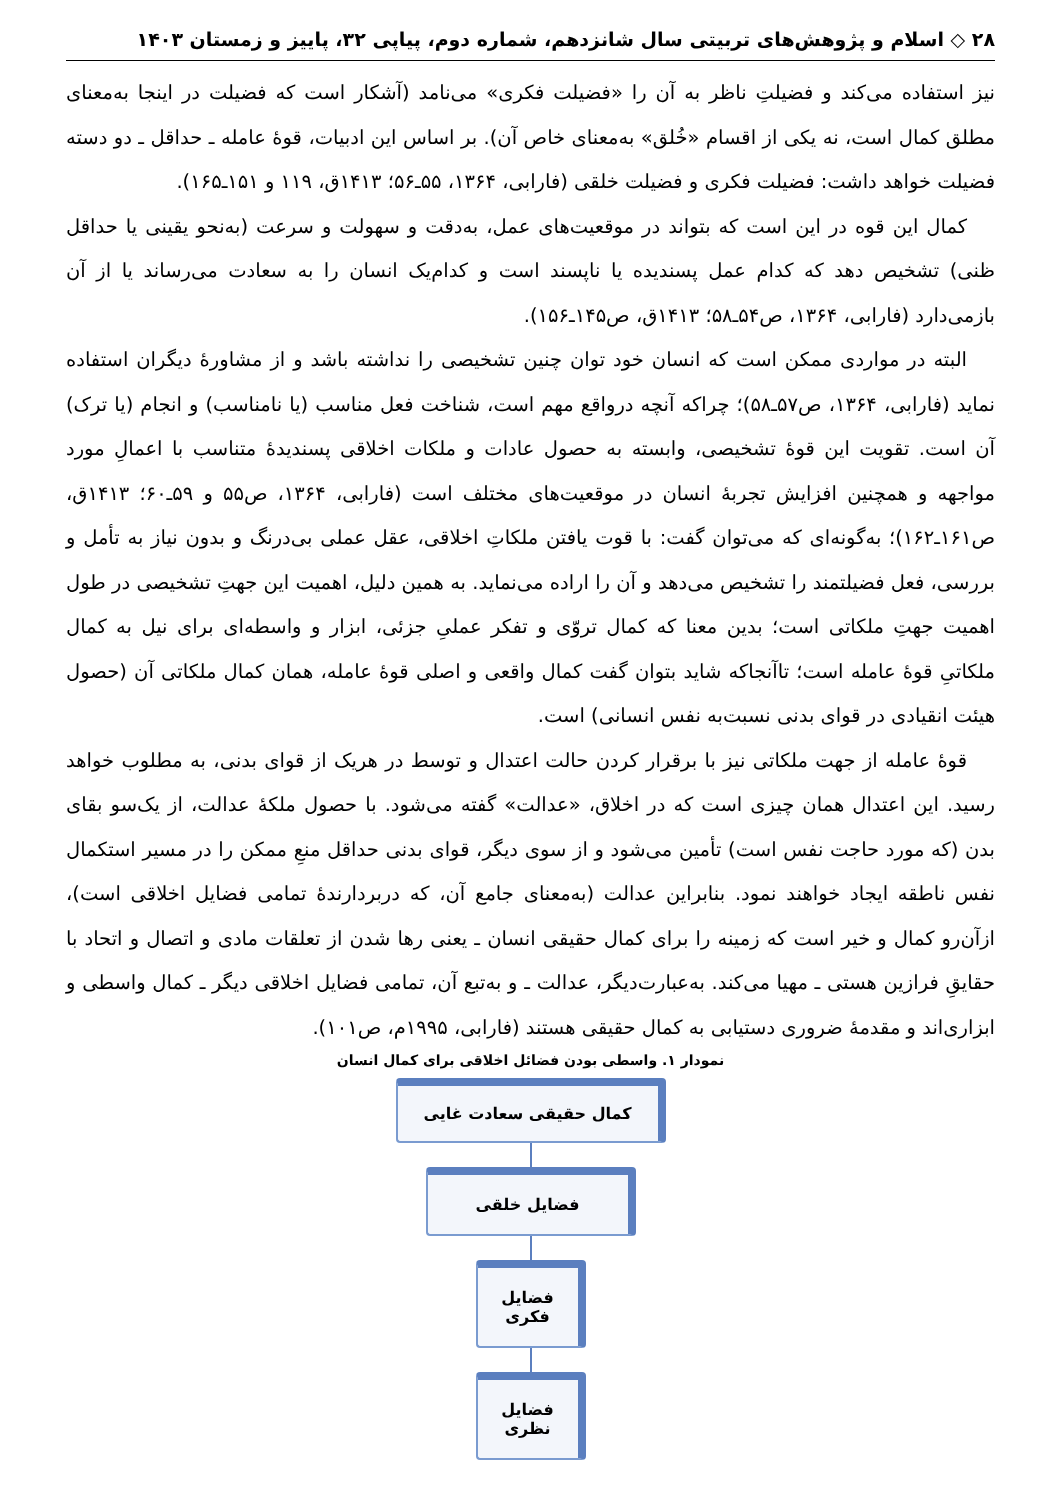۲۸ ◇ اسلام و پژوهش‌های تربیتی سال شانزدهم، شماره دوم، پیاپی ۳۲، پاییز و زمستان ۱۴۰۳
نیز استفاده می‌کند و فضیلتِ ناظر به آن را «فضیلت فکری» می‌نامد (آشکار است که فضیلت در اینجا به‌معنای مطلق کمال است، نه یکی از اقسام «خُلق» به‌معنای خاص آن). بر اساس این ادبیات، قوهٔ عامله ـ حداقل ـ دو دسته فضیلت خواهد داشت: فضیلت فکری و فضیلت خلقی (فارابی، ۱۳۶۴، ۵۵ـ۵۶؛ ۱۴۱۳ق، ۱۱۹ و ۱۵۱ـ۱۶۵).
کمال این قوه در این است که بتواند در موقعیت‌های عمل، به‌دقت و سهولت و سرعت (به‌نحو یقینی یا حداقل ظنی) تشخیص دهد که کدام عمل پسندیده یا ناپسند است و کدام‌یک انسان را به سعادت می‌رساند یا از آن بازمی‌دارد (فارابی، ۱۳۶۴، ص۵۴ـ۵۸؛ ۱۴۱۳ق، ص۱۴۵ـ۱۵۶).
البته در مواردی ممکن است که انسان خود توان چنین تشخیصی را نداشته باشد و از مشاورهٔ دیگران استفاده نماید (فارابی، ۱۳۶۴، ص۵۷ـ۵۸)؛ چراکه آنچه درواقع مهم است، شناخت فعل مناسب (یا نامناسب) و انجام (یا ترک) آن است. تقویت این قوهٔ تشخیصی، وابسته به حصول عادات و ملکات اخلاقی پسندیدهٔ متناسب با اعمالِ مورد مواجهه و همچنین افزایش تجربهٔ انسان در موقعیت‌های مختلف است (فارابی، ۱۳۶۴، ص۵۵ و ۵۹ـ۶۰؛ ۱۴۱۳ق، ص۱۶۱ـ۱۶۲)؛ به‌گونه‌ای که می‌توان گفت: با قوت یافتن ملکاتِ اخلاقی، عقل عملی بی‌درنگ و بدون نیاز به تأمل و بررسی، فعل فضیلتمند را تشخیص می‌دهد و آن را اراده می‌نماید. به همین دلیل، اهمیت این جهتِ تشخیصی در طول اهمیت جهتِ ملکاتی است؛ بدین معنا که کمال تروّی و تفکر عملیِ جزئی، ابزار و واسطه‌ای برای نیل به کمال ملکاتیِ قوهٔ عامله است؛ تاآنجاکه شاید بتوان گفت کمال واقعی و اصلی قوهٔ عامله، همان کمال ملکاتی آن (حصول هیئت انقیادی در قوای بدنی نسبت‌به نفس انسانی) است.
قوهٔ عامله از جهت ملکاتی نیز با برقرار کردن حالت اعتدال و توسط در هریک از قوای بدنی، به مطلوب خواهد رسید. این اعتدال همان چیزی است که در اخلاق، «عدالت» گفته می‌شود. با حصول ملکهٔ عدالت، از یک‌سو بقای بدن (که مورد حاجت نفس است) تأمین می‌شود و از سوی دیگر، قوای بدنی حداقل منعِ ممکن را در مسیر استکمال نفس ناطقه ایجاد خواهند نمود. بنابراین عدالت (به‌معنای جامع آن، که دربردارندهٔ تمامی فضایل اخلاقی است)، ازآن‌رو کمال و خیر است که زمینه را برای کمال حقیقی انسان ـ یعنی رها شدن از تعلقات مادی و اتصال و اتحاد با حقایقِ فرازین هستی ـ مهیا می‌کند. به‌عبارت‌دیگر، عدالت ـ و به‌تبع آن، تمامی فضایل اخلاقی دیگر ـ کمال واسطی و ابزاری‌اند و مقدمهٔ ضروری دستیابی به کمال حقیقی هستند (فارابی، ۱۹۹۵م، ص۱۰۱).
نمودار ۱. واسطی بودن فضائل اخلاقی برای کمال انسان
کمال حقیقی سعادت غایی
فضایل خلقی
فضایل فکری
فضایل نظری